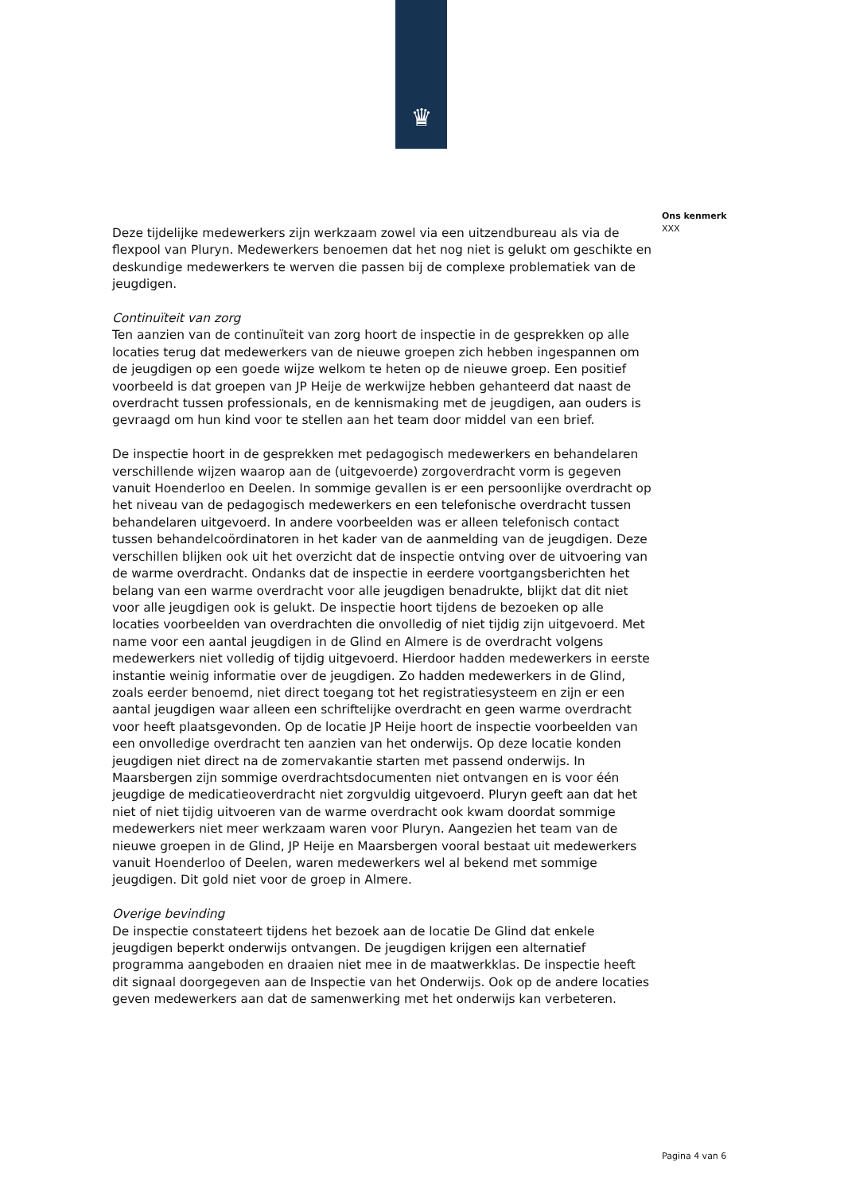♛
Ons kenmerk
XXX
Deze tijdelijke medewerkers zijn werkzaam zowel via een uitzendbureau als via de flexpool van Pluryn. Medewerkers benoemen dat het nog niet is gelukt om geschikte en deskundige medewerkers te werven die passen bij de complexe problematiek van de jeugdigen.
Continuïteit van zorg
Ten aanzien van de continuïteit van zorg hoort de inspectie in de gesprekken op alle locaties terug dat medewerkers van de nieuwe groepen zich hebben ingespannen om de jeugdigen op een goede wijze welkom te heten op de nieuwe groep. Een positief voorbeeld is dat groepen van JP Heije de werkwijze hebben gehanteerd dat naast de overdracht tussen professionals, en de kennismaking met de jeugdigen, aan ouders is gevraagd om hun kind voor te stellen aan het team door middel van een brief.
De inspectie hoort in de gesprekken met pedagogisch medewerkers en behandelaren verschillende wijzen waarop aan de (uitgevoerde) zorgoverdracht vorm is gegeven vanuit Hoenderloo en Deelen. In sommige gevallen is er een persoonlijke overdracht op het niveau van de pedagogisch medewerkers en een telefonische overdracht tussen behandelaren uitgevoerd. In andere voorbeelden was er alleen telefonisch contact tussen behandelcoördinatoren in het kader van de aanmelding van de jeugdigen. Deze verschillen blijken ook uit het overzicht dat de inspectie ontving over de uitvoering van de warme overdracht. Ondanks dat de inspectie in eerdere voortgangsberichten het belang van een warme overdracht voor alle jeugdigen benadrukte, blijkt dat dit niet voor alle jeugdigen ook is gelukt. De inspectie hoort tijdens de bezoeken op alle locaties voorbeelden van overdrachten die onvolledig of niet tijdig zijn uitgevoerd. Met name voor een aantal jeugdigen in de Glind en Almere is de overdracht volgens medewerkers niet volledig of tijdig uitgevoerd. Hierdoor hadden medewerkers in eerste instantie weinig informatie over de jeugdigen. Zo hadden medewerkers in de Glind, zoals eerder benoemd, niet direct toegang tot het registratiesysteem en zijn er een aantal jeugdigen waar alleen een schriftelijke overdracht en geen warme overdracht voor heeft plaatsgevonden. Op de locatie JP Heije hoort de inspectie voorbeelden van een onvolledige overdracht ten aanzien van het onderwijs. Op deze locatie konden jeugdigen niet direct na de zomervakantie starten met passend onderwijs. In Maarsbergen zijn sommige overdrachtsdocumenten niet ontvangen en is voor één jeugdige de medicatieoverdracht niet zorgvuldig uitgevoerd. Pluryn geeft aan dat het niet of niet tijdig uitvoeren van de warme overdracht ook kwam doordat sommige medewerkers niet meer werkzaam waren voor Pluryn. Aangezien het team van de nieuwe groepen in de Glind, JP Heije en Maarsbergen vooral bestaat uit medewerkers vanuit Hoenderloo of Deelen, waren medewerkers wel al bekend met sommige jeugdigen. Dit gold niet voor de groep in Almere.
Overige bevinding
De inspectie constateert tijdens het bezoek aan de locatie De Glind dat enkele jeugdigen beperkt onderwijs ontvangen. De jeugdigen krijgen een alternatief programma aangeboden en draaien niet mee in de maatwerkklas. De inspectie heeft dit signaal doorgegeven aan de Inspectie van het Onderwijs. Ook op de andere locaties geven medewerkers aan dat de samenwerking met het onderwijs kan verbeteren.
Pagina 4 van 6